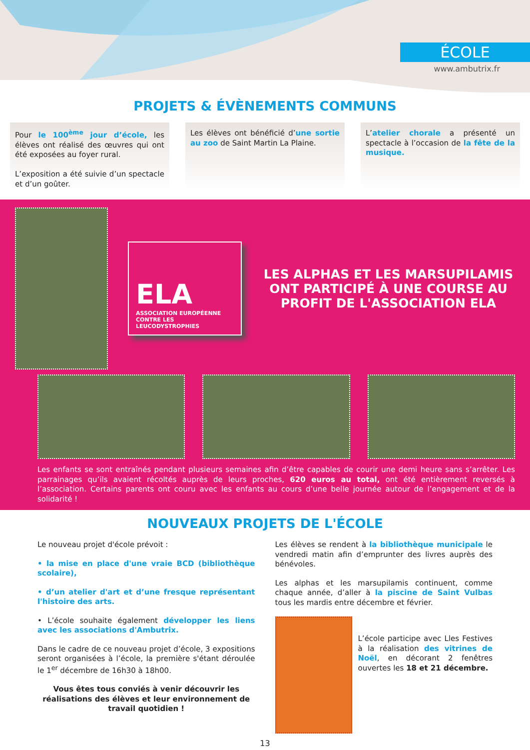ÉCOLE
www.ambutrix.fr
PROJETS & ÉVÈNEMENTS COMMUNS
Pour le 100<sup>ème</sup> jour d’école, les élèves ont réalisé des œuvres qui ont été exposées au foyer rural.
L’exposition a été suivie d’un spectacle et d’un goûter.
Les élèves ont bénéficié d’une sortie au zoo de Saint Martin La Plaine.
L’atelier chorale a présenté un spectacle à l’occasion de la fête de la musique.
ELA
ASSOCIATION EUROPÉENNE CONTRE LES LEUCODYSTROPHIES
LES ALPHAS ET LES MARSUPILAMIS ONT PARTICIPÉ À UNE COURSE AU PROFIT DE L'ASSOCIATION ELA
Les enfants se sont entraînés pendant plusieurs semaines afin d’être capables de courir une demi heure sans s’arrêter. Les parrainages qu’ils avaient récoltés auprès de leurs proches, 620 euros au total, ont été entièrement reversés à l’association. Certains parents ont couru avec les enfants au cours d’une belle journée autour de l’engagement et de la solidarité !
NOUVEAUX PROJETS DE L'ÉCOLE
Le nouveau projet d'école prévoit :
• la mise en place d'une vraie BCD (bibliothèque scolaire),
• d’un atelier d'art et d’une fresque représentant l'histoire des arts.
• L’école souhaite également développer les liens avec les associations d'Ambutrix.
Dans le cadre de ce nouveau projet d’école, 3 expositions seront organisées à l’école, la première s'étant déroulée le 1<sup>er</sup> décembre de 16h30 à 18h00.
Vous êtes tous conviés à venir découvrir les réalisations des élèves et leur environnement de travail quotidien !
Les élèves se rendent à la bibliothèque municipale le vendredi matin afin d’emprunter des livres auprès des bénévoles.
Les alphas et les marsupilamis continuent, comme chaque année, d’aller à la piscine de Saint Vulbas tous les mardis entre décembre et février.
L’école participe avec Lles Festives à la réalisation des vitrines de Noël, en décorant 2 fenêtres ouvertes les 18 et 21 décembre.
13